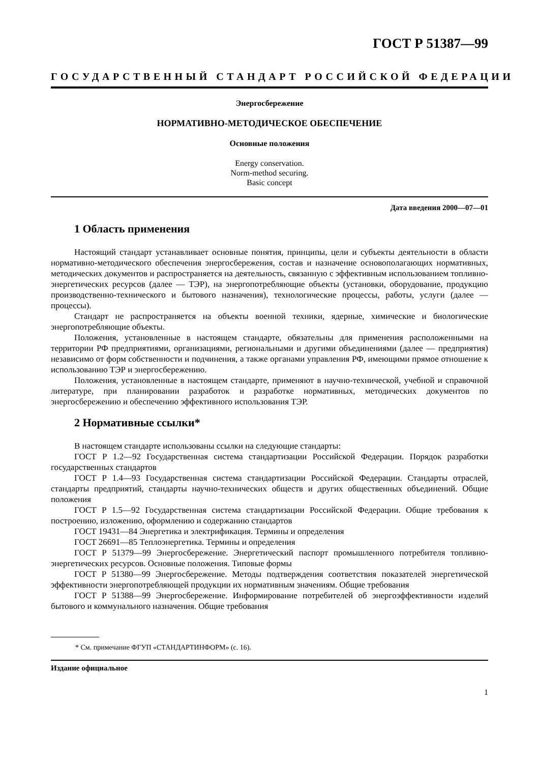ГОСТ Р 51387—99
ГОСУДАРСТВЕННЫЙ СТАНДАРТ РОССИЙСКОЙ ФЕДЕРАЦИИ
Энергосбережение
НОРМАТИВНО-МЕТОДИЧЕСКОЕ ОБЕСПЕЧЕНИЕ
Основные положения
Energy conservation.
Norm-method securing.
Basic concept
Дата введения 2000—07—01
1 Область применения
Настоящий стандарт устанавливает основные понятия, принципы, цели и субъекты деятельности в области нормативно-методического обеспечения энергосбережения, состав и назначение основополагающих нормативных, методических документов и распространяется на деятельность, связанную с эффективным использованием топливно-энергетических ресурсов (далее — ТЭР), на энергопотребляющие объекты (установки, оборудование, продукцию производственно-технического и бытового назначения), технологические процессы, работы, услуги (далее — процессы).
Стандарт не распространяется на объекты военной техники, ядерные, химические и биологические энергопотребляющие объекты.
Положения, установленные в настоящем стандарте, обязательны для применения расположенными на территории РФ предприятиями, организациями, региональными и другими объединениями (далее — предприятия) независимо от форм собственности и подчинения, а также органами управления РФ, имеющими прямое отношение к использованию ТЭР и энергосбережению.
Положения, установленные в настоящем стандарте, применяют в научно-технической, учебной и справочной литературе, при планировании разработок и разработке нормативных, методических документов по энергосбережению и обеспечению эффективного использования ТЭР.
2 Нормативные ссылки*
В настоящем стандарте использованы ссылки на следующие стандарты:
ГОСТ Р 1.2—92 Государственная система стандартизации Российской Федерации. Порядок разработки государственных стандартов
ГОСТ Р 1.4—93 Государственная система стандартизации Российской Федерации. Стандарты отраслей, стандарты предприятий, стандарты научно-технических обществ и других общественных объединений. Общие положения
ГОСТ Р 1.5—92 Государственная система стандартизации Российской Федерации. Общие требования к построению, изложению, оформлению и содержанию стандартов
ГОСТ 19431—84 Энергетика и электрификация. Термины и определения
ГОСТ 26691—85 Теплоэнергетика. Термины и определения
ГОСТ Р 51379—99 Энергосбережение. Энергетический паспорт промышленного потребителя топливно-энергетических ресурсов. Основные положения. Типовые формы
ГОСТ Р 51380—99 Энергосбережение. Методы подтверждения соответствия показателей энергетической эффективности энергопотребляющей продукции их нормативным значениям. Общие требования
ГОСТ Р 51388—99 Энергосбережение. Информирование потребителей об энергоэффективности изделий бытового и коммунального назначения. Общие требования
* См. примечание ФГУП «СТАНДАРТИНФОРМ» (с. 16).
Издание официальное
1